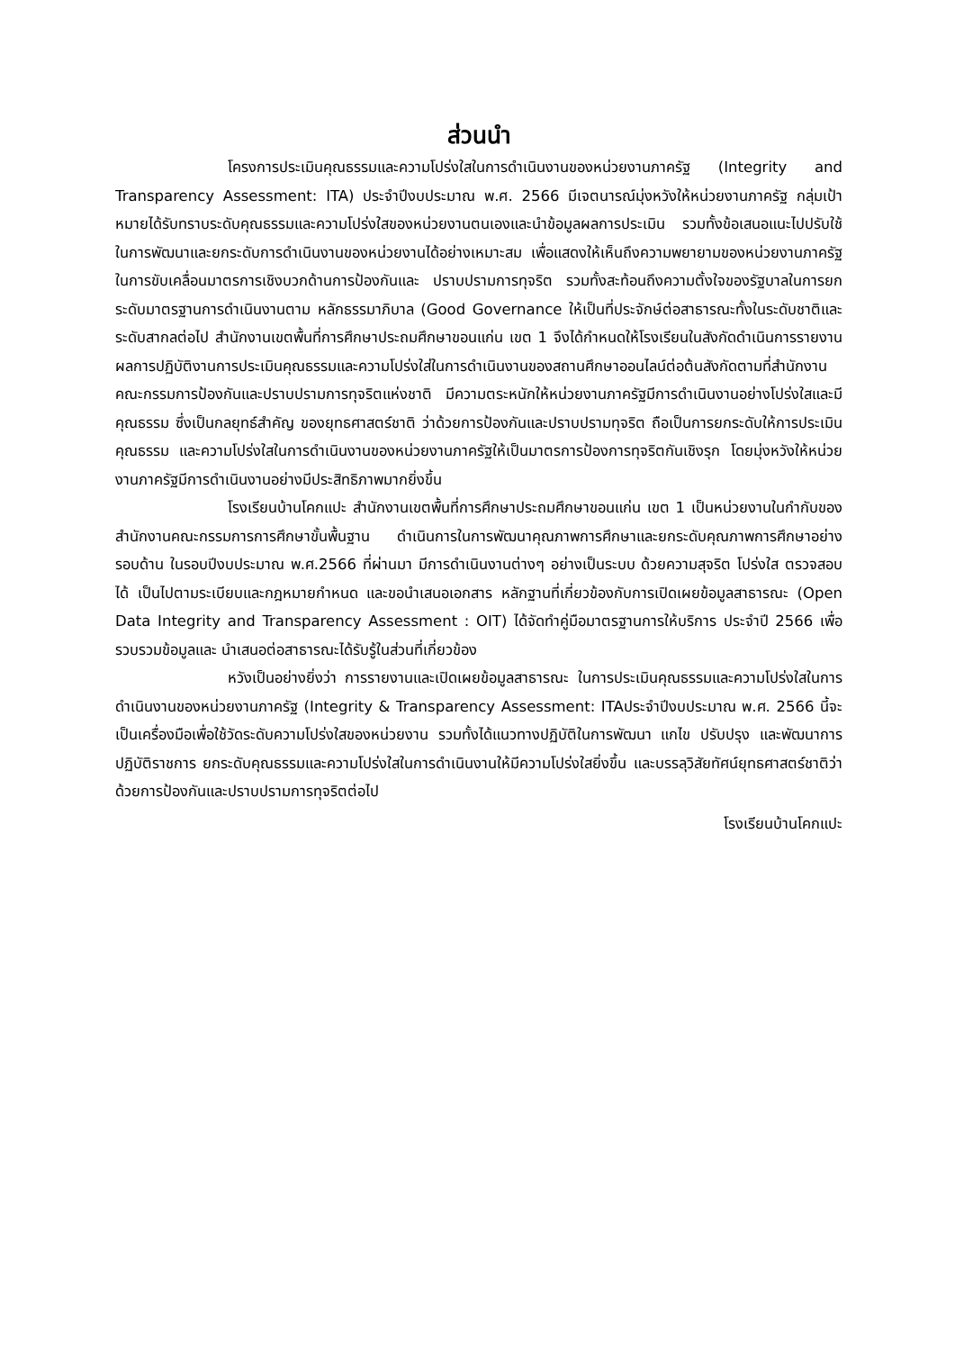ส่วนนำ
โครงการประเมินคุณธรรมและความโปร่งใสในการดำเนินงานของหน่วยงานภาครัฐ (Integrity and Transparency Assessment: ITA) ประจำปีงบประมาณ พ.ศ. 2566 มีเจตนารณ์มุ่งหวังให้หน่วยงานภาครัฐ กลุ่มเป้าหมายได้รับทราบระดับคุณธรรมและความโปร่งใสของหน่วยงานตนเองและนำข้อมูลผลการประเมิน รวมทั้งข้อเสนอแนะไปปรับใช้ในการพัฒนาและยกระดับการดำเนินงานของหน่วยงานได้อย่างเหมาะสม เพื่อแสดงให้เห็นถึงความพยายามของหน่วยงานภาครัฐในการขับเคลื่อนมาตรการเชิงบวกด้านการป้องกันและ ปราบปรามการทุจริต รวมทั้งสะท้อนถึงความตั้งใจของรัฐบาลในการยกระดับมาตรฐานการดำเนินงานตาม หลักธรรมาภิบาล (Good Governance ให้เป็นที่ประจักษ์ต่อสาธารณะทั้งในระดับชาติและระดับสากลต่อไป สำนักงานเขตพื้นที่การศึกษาประถมศึกษาขอนแก่น เขต 1 จึงได้กำหนดให้โรงเรียนในสังกัดดำเนินการรายงานผลการปฏิบัติงานการประเมินคุณธรรมและความโปร่งใส่ในการดำเนินงานของสถานศึกษาออนไลน์ต่อต้นสังกัดตามที่สำนักงานคณะกรรมการป้องกันและปราบปรามการทุจริตแห่งชาติ มีความตระหนักให้หน่วยงานภาครัฐมีการดำเนินงานอย่างโปร่งใสและมีคุณธรรม ซึ่งเป็นกลยุทธ์สำคัญ ของยุทธศาสตร์ชาติ ว่าด้วยการป้องกันและปราบปรามทุจริต ถือเป็นการยกระดับให้การประเมินคุณธรรม และความโปร่งใสในการดำเนินงานของหน่วยงานภาครัฐให้เป็นมาตรการป้องการทุจริตกันเชิงรุก โดยมุ่งหวังให้หน่วยงานภาครัฐมีการดำเนินงานอย่างมีประสิทธิภาพมากยิ่งขึ้น
โรงเรียนบ้านโคกแปะ สำนักงานเขตพื้นที่การศึกษาประถมศึกษาขอนแก่น เขต 1 เป็นหน่วยงานในกำกับของสำนักงานคณะกรรมการการศึกษาขั้นพื้นฐาน ดำเนินการในการพัฒนาคุณภาพการศึกษาและยกระดับคุณภาพการศึกษาอย่างรอบด้าน ในรอบปีงบประมาณ พ.ศ.2566 ที่ผ่านมา มีการดำเนินงานต่างๆ อย่างเป็นระบบ ด้วยความสุจริต โปร่งใส ตรวจสอบได้ เป็นไปตามระเบียบและกฎหมายกำหนด และขอนำเสนอเอกสาร หลักฐานที่เกี่ยวข้องกับการเปิดเผยข้อมูลสาธารณะ (Open Data Integrity and Transparency Assessment : OIT) ได้จัดทำคู่มือมาตรฐานการให้บริการ ประจำปี 2566 เพื่อรวบรวมข้อมูลและ นำเสนอต่อสาธารณะได้รับรู้ในส่วนที่เกี่ยวข้อง
หวังเป็นอย่างยิ่งว่า การรายงานและเปิดเผยข้อมูลสาธารณะ ในการประเมินคุณธรรมและความโปร่งใสในการดำเนินงานของหน่วยงานภาครัฐ (Integrity & Transparency Assessment: ITAประจำปีงบประมาณ พ.ศ. 2566 นี้จะเป็นเครื่องมือเพื่อใช้วัดระดับความโปร่งใสของหน่วยงาน รวมทั้งได้แนวทางปฏิบัติในการพัฒนา แกไข ปรับปรุง และพัฒนาการปฏิบัติราชการ ยกระดับคุณธรรมและความโปร่งใสในการดำเนินงานให้มีความโปร่งใสยิ่งขึ้น และบรรลุวิสัยทัศน์ยุทธศาสตร์ชาติว่าด้วยการป้องกันและปราบปรามการทุจริตต่อไป
โรงเรียนบ้านโคกแปะ